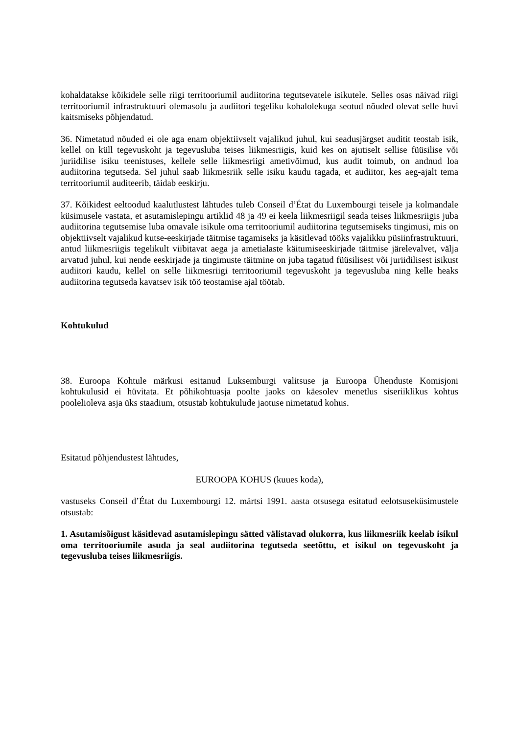kohaldatakse kõikidele selle riigi territooriumil audiitorina tegutsevatele isikutele. Selles osas näivad riigi territooriumil infrastruktuuri olemasolu ja audiitori tegeliku kohalolekuga seotud nõuded olevat selle huvi kaitsmiseks põhjendatud.
36. Nimetatud nõuded ei ole aga enam objektiivselt vajalikud juhul, kui seadusjärgset auditit teostab isik, kellel on küll tegevuskoht ja tegevusluba teises liikmesriigis, kuid kes on ajutiselt sellise füüsilise või juriidilise isiku teenistuses, kellele selle liikmesriigi ametivõimud, kus audit toimub, on andnud loa audiitorina tegutseda. Sel juhul saab liikmesriik selle isiku kaudu tagada, et audiitor, kes aeg-ajalt tema territooriumil auditeerib, täidab eeskirju.
37. Kõikidest eeltoodud kaalutlustest lähtudes tuleb Conseil d’État du Luxembourgi teisele ja kolmandale küsimusele vastata, et asutamislepingu artiklid 48 ja 49 ei keela liikmesriigil seada teises liikmesriigis juba audiitorina tegutsemise luba omavale isikule oma territooriumil audiitorina tegutsemiseks tingimusi, mis on objektiivselt vajalikud kutse-eeskirjade täitmise tagamiseks ja käsitlevad tööks vajalikku püsiinfrastruktuuri, antud liikmesriigis tegelikult viibitavat aega ja ametialaste käitumiseeskirjade täitmise järelevalvet, välja arvatud juhul, kui nende eeskirjade ja tingimuste täitmine on juba tagatud füüsilisest või juriidilisest isikust audiitori kaudu, kellel on selle liikmesriigi territooriumil tegevuskoht ja tegevusluba ning kelle heaks audiitorina tegutseda kavatsev isik töö teostamise ajal töötab.
Kohtukulud
38. Euroopa Kohtule märkusi esitanud Luksemburgi valitsuse ja Euroopa Ühenduste Komisjoni kohtukulusid ei hüvitata. Et põhikohtuasja poolte jaoks on käesolev menetlus siseriiklikus kohtus poolelioleva asja üks staadium, otsustab kohtukulude jaotuse nimetatud kohus.
Esitatud põhjendustest lähtudes,
EUROOPA KOHUS (kuues koda),
vastuseks Conseil d’État du Luxembourgi 12. märtsi 1991. aasta otsusega esitatud eelotsuseküsimustele otsustab:
1. Asutamisõigust käsitlevad asutamislepingu sätted välistavad olukorra, kus liikmesriik keelab isikul oma territooriumile asuda ja seal audiitorina tegutseda seetõttu, et isikul on tegevuskoht ja tegevusluba teises liikmesriigis.